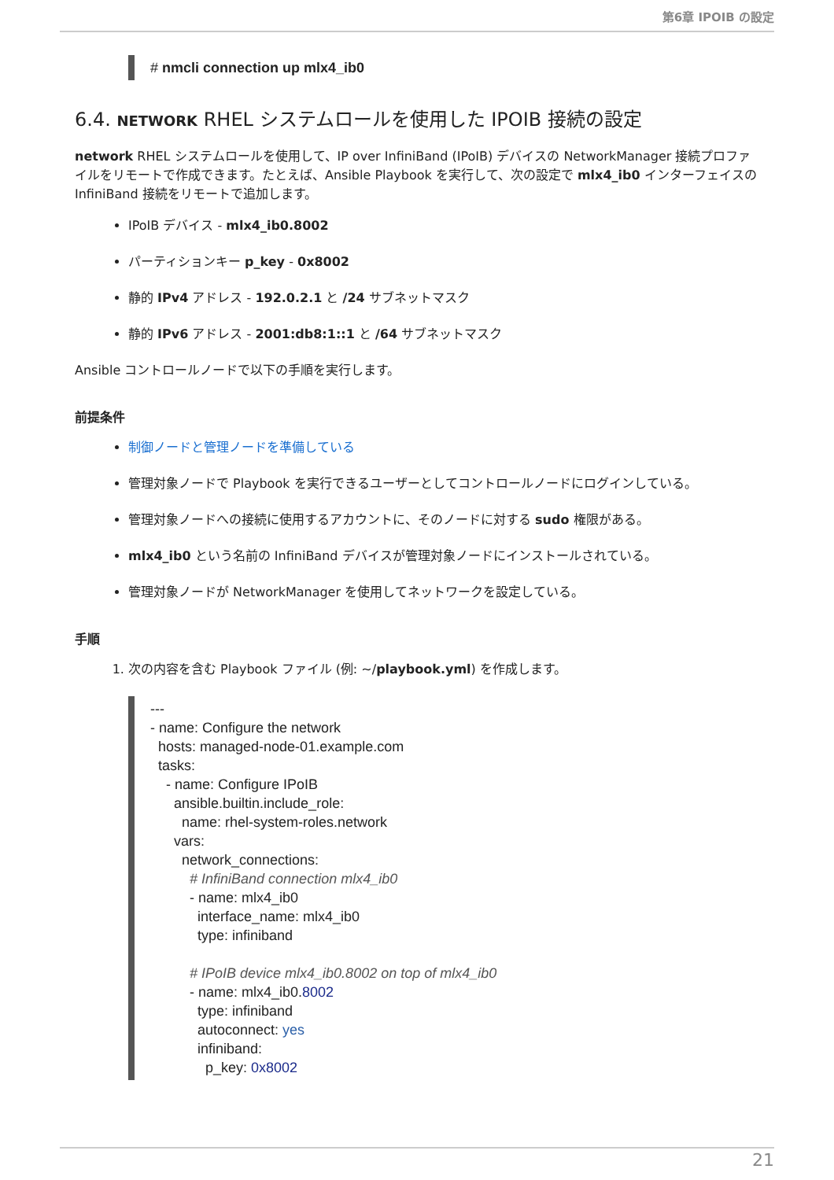第6章 IPOIB の設定
# nmcli connection up mlx4_ib0
6.4. NETWORK RHEL システムロールを使用した IPOIB 接続の設定
network RHEL システムロールを使用して、IP over InfiniBand (IPoIB) デバイスの NetworkManager 接続プロファイルをリモートで作成できます。たとえば、Ansible Playbook を実行して、次の設定で mlx4_ib0 インターフェイスの InfiniBand 接続をリモートで追加します。
IPoIB デバイス - mlx4_ib0.8002
パーティションキー p_key - 0x8002
静的 IPv4 アドレス - 192.0.2.1 と /24 サブネットマスク
静的 IPv6 アドレス - 2001:db8:1::1 と /64 サブネットマスク
Ansible コントロールノードで以下の手順を実行します。
前提条件
制御ノードと管理ノードを準備している
管理対象ノードで Playbook を実行できるユーザーとしてコントロールノードにログインしている。
管理対象ノードへの接続に使用するアカウントに、そのノードに対する sudo 権限がある。
mlx4_ib0 という名前の InfiniBand デバイスが管理対象ノードにインストールされている。
管理対象ノードが NetworkManager を使用してネットワークを設定している。
手順
1. 次の内容を含む Playbook ファイル (例: ~/playbook.yml) を作成します。
--- - name: Configure the network hosts: managed-node-01.example.com tasks: - name: Configure IPoIB ansible.builtin.include_role: name: rhel-system-roles.network vars: network_connections: # InfiniBand connection mlx4_ib0 - name: mlx4_ib0 interface_name: mlx4_ib0 type: infiniband # IPoIB device mlx4_ib0.8002 on top of mlx4_ib0 - name: mlx4_ib0.8002 type: infiniband autoconnect: yes infiniband: p_key: 0x8002
21